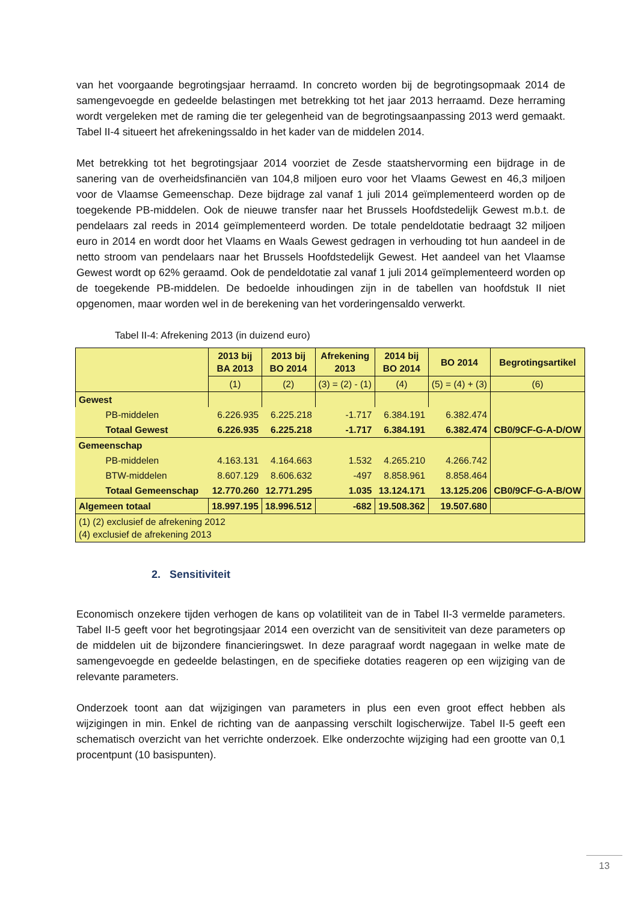van het voorgaande begrotingsjaar herraamd. In concreto worden bij de begrotingsopmaak 2014 de samengevoegde en gedeelde belastingen met betrekking tot het jaar 2013 herraamd. Deze herraming wordt vergeleken met de raming die ter gelegenheid van de begrotingsaanpassing 2013 werd gemaakt. Tabel II-4 situeert het afrekeningssaldo in het kader van de middelen 2014.
Met betrekking tot het begrotingsjaar 2014 voorziet de Zesde staatshervorming een bijdrage in de sanering van de overheidsfinanciën van 104,8 miljoen euro voor het Vlaams Gewest en 46,3 miljoen voor de Vlaamse Gemeenschap. Deze bijdrage zal vanaf 1 juli 2014 geïmplementeerd worden op de toegekende PB-middelen. Ook de nieuwe transfer naar het Brussels Hoofdstedelijk Gewest m.b.t. de pendelaars zal reeds in 2014 geïmplementeerd worden. De totale pendeldotatie bedraagt 32 miljoen euro in 2014 en wordt door het Vlaams en Waals Gewest gedragen in verhouding tot hun aandeel in de netto stroom van pendelaars naar het Brussels Hoofdstedelijk Gewest. Het aandeel van het Vlaamse Gewest wordt op 62% geraamd. Ook de pendeldotatie zal vanaf 1 juli 2014 geïmplementeerd worden op de toegekende PB-middelen. De bedoelde inhoudingen zijn in de tabellen van hoofdstuk II niet opgenomen, maar worden wel in de berekening van het vorderingensaldo verwerkt.
Tabel II-4: Afrekening 2013 (in duizend euro)
| | 2013 bij BA 2013 | 2013 bij BO 2014 | Afrekening 2013 | 2014 bij BO 2014 | BO 2014 | Begrotingsartikel |
| --- | --- | --- | --- | --- | --- | --- |
| | (1) | (2) | (3) = (2) - (1) | (4) | (5) = (4) + (3) | (6) |
| Gewest | | | | | | CB0/9CF-G-A-D/OW |
| PB-middelen | 6.226.935 | 6.225.218 | -1.717 | 6.384.191 | 6.382.474 | |
| Totaal Gewest | 6.226.935 | 6.225.218 | -1.717 | 6.384.191 | 6.382.474 | |
| Gemeenschap | | | | | | CB0/9CF-G-A-B/OW |
| PB-middelen | 4.163.131 | 4.164.663 | 1.532 | 4.265.210 | 4.266.742 | |
| BTW-middelen | 8.607.129 | 8.606.632 | -497 | 8.858.961 | 8.858.464 | |
| Totaal Gemeenschap | 12.770.260 | 12.771.295 | 1.035 | 13.124.171 | 13.125.206 | |
| Algemeen totaal | 18.997.195 | 18.996.512 | -682 | 19.508.362 | 19.507.680 | |
| (1) (2) exclusief de afrekening 2012 (4) exclusief de afrekening 2013 | | | | | | |
2. Sensitiviteit
Economisch onzekere tijden verhogen de kans op volatiliteit van de in Tabel II-3 vermelde parameters. Tabel II-5 geeft voor het begrotingsjaar 2014 een overzicht van de sensitiviteit van deze parameters op de middelen uit de bijzondere financieringswet. In deze paragraaf wordt nagegaan in welke mate de samengevoegde en gedeelde belastingen, en de specifieke dotaties reageren op een wijziging van de relevante parameters.
Onderzoek toont aan dat wijzigingen van parameters in plus een even groot effect hebben als wijzigingen in min. Enkel de richting van de aanpassing verschilt logischerwijze. Tabel II-5 geeft een schematisch overzicht van het verrichte onderzoek. Elke onderzochte wijziging had een grootte van 0,1 procentpunt (10 basispunten).
13